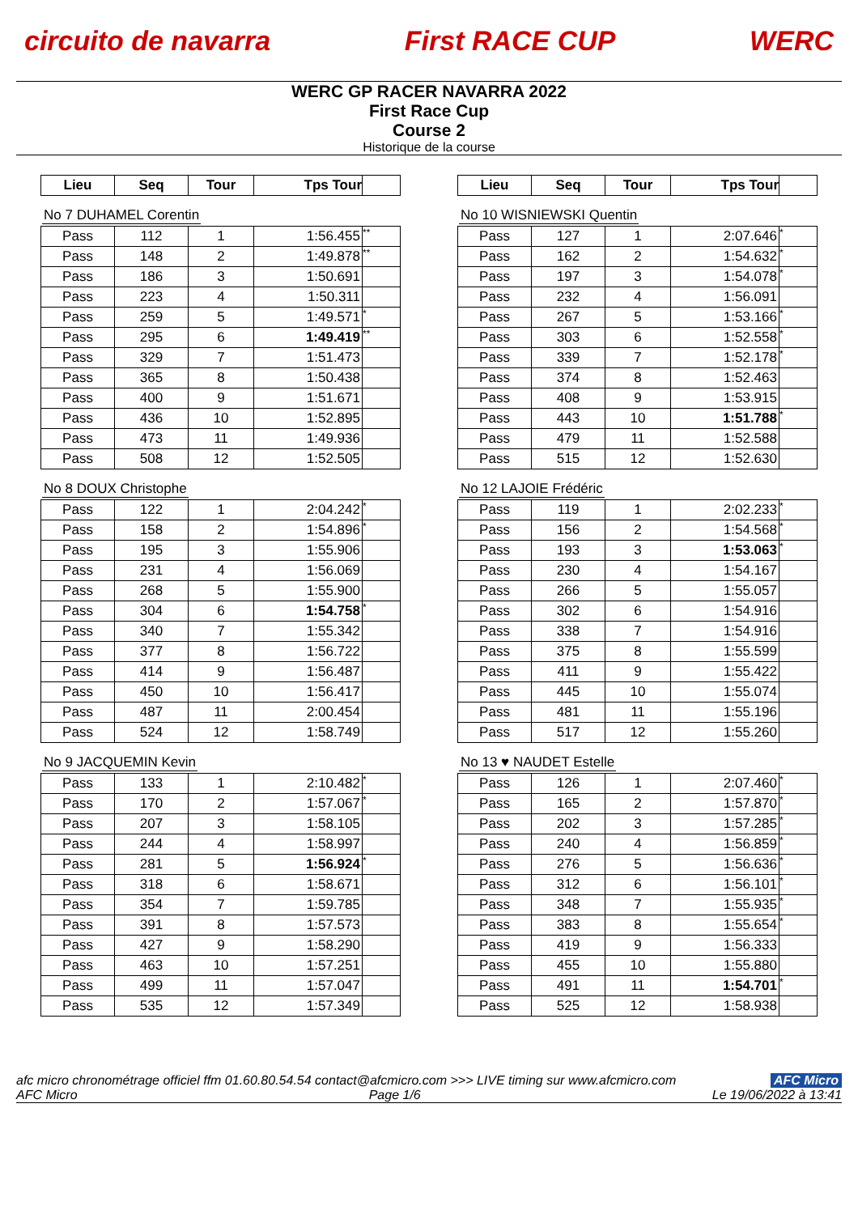circuito de navarra First RACE CUP WERC
WERC GP RACER NAVARRA 2022
First Race Cup
Course 2
Historique de la course
| Lieu | Seq | Tour | Tps Tour | |
| --- | --- | --- | --- | --- |
No 7 DUHAMEL Corentin
| Pass | 112 | 1 | 1:56.455 | ** |
| Pass | 148 | 2 | 1:49.878 | ** |
| Pass | 186 | 3 | 1:50.691 | |
| Pass | 223 | 4 | 1:50.311 | |
| Pass | 259 | 5 | 1:49.571 | * |
| Pass | 295 | 6 | 1:49.419 | ** |
| Pass | 329 | 7 | 1:51.473 | |
| Pass | 365 | 8 | 1:50.438 | |
| Pass | 400 | 9 | 1:51.671 | |
| Pass | 436 | 10 | 1:52.895 | |
| Pass | 473 | 11 | 1:49.936 | |
| Pass | 508 | 12 | 1:52.505 | |
No 8 DOUX Christophe
| Pass | 122 | 1 | 2:04.242 | * |
| Pass | 158 | 2 | 1:54.896 | * |
| Pass | 195 | 3 | 1:55.906 | |
| Pass | 231 | 4 | 1:56.069 | |
| Pass | 268 | 5 | 1:55.900 | |
| Pass | 304 | 6 | 1:54.758 | * |
| Pass | 340 | 7 | 1:55.342 | |
| Pass | 377 | 8 | 1:56.722 | |
| Pass | 414 | 9 | 1:56.487 | |
| Pass | 450 | 10 | 1:56.417 | |
| Pass | 487 | 11 | 2:00.454 | |
| Pass | 524 | 12 | 1:58.749 | |
No 9 JACQUEMIN Kevin
| Pass | 133 | 1 | 2:10.482 | * |
| Pass | 170 | 2 | 1:57.067 | * |
| Pass | 207 | 3 | 1:58.105 | |
| Pass | 244 | 4 | 1:58.997 | |
| Pass | 281 | 5 | 1:56.924 | * |
| Pass | 318 | 6 | 1:58.671 | |
| Pass | 354 | 7 | 1:59.785 | |
| Pass | 391 | 8 | 1:57.573 | |
| Pass | 427 | 9 | 1:58.290 | |
| Pass | 463 | 10 | 1:57.251 | |
| Pass | 499 | 11 | 1:57.047 | |
| Pass | 535 | 12 | 1:57.349 | |
| Lieu | Seq | Tour | Tps Tour | |
| --- | --- | --- | --- | --- |
No 10 WISNIEWSKI Quentin
| Pass | 127 | 1 | 2:07.646 | * |
| Pass | 162 | 2 | 1:54.632 | * |
| Pass | 197 | 3 | 1:54.078 | * |
| Pass | 232 | 4 | 1:56.091 | |
| Pass | 267 | 5 | 1:53.166 | * |
| Pass | 303 | 6 | 1:52.558 | * |
| Pass | 339 | 7 | 1:52.178 | * |
| Pass | 374 | 8 | 1:52.463 | |
| Pass | 408 | 9 | 1:53.915 | |
| Pass | 443 | 10 | 1:51.788 | * |
| Pass | 479 | 11 | 1:52.588 | |
| Pass | 515 | 12 | 1:52.630 | |
No 12 LAJOIE Frédéric
| Pass | 119 | 1 | 2:02.233 | * |
| Pass | 156 | 2 | 1:54.568 | * |
| Pass | 193 | 3 | 1:53.063 | * |
| Pass | 230 | 4 | 1:54.167 | |
| Pass | 266 | 5 | 1:55.057 | |
| Pass | 302 | 6 | 1:54.916 | |
| Pass | 338 | 7 | 1:54.916 | |
| Pass | 375 | 8 | 1:55.599 | |
| Pass | 411 | 9 | 1:55.422 | |
| Pass | 445 | 10 | 1:55.074 | |
| Pass | 481 | 11 | 1:55.196 | |
| Pass | 517 | 12 | 1:55.260 | |
No 13 ♥ NAUDET Estelle
| Pass | 126 | 1 | 2:07.460 | * |
| Pass | 165 | 2 | 1:57.870 | * |
| Pass | 202 | 3 | 1:57.285 | * |
| Pass | 240 | 4 | 1:56.859 | * |
| Pass | 276 | 5 | 1:56.636 | * |
| Pass | 312 | 6 | 1:56.101 | * |
| Pass | 348 | 7 | 1:55.935 | * |
| Pass | 383 | 8 | 1:55.654 | * |
| Pass | 419 | 9 | 1:56.333 | |
| Pass | 455 | 10 | 1:55.880 | |
| Pass | 491 | 11 | 1:54.701 | * |
| Pass | 525 | 12 | 1:58.938 | |
afc micro chronométrage officiel ffm 01.60.80.54.54 contact@afcmicro.com >>> LIVE timing sur www.afcmicro.com AFC Micro
AFC Micro Page 1/6 Le 19/06/2022 à 13:41